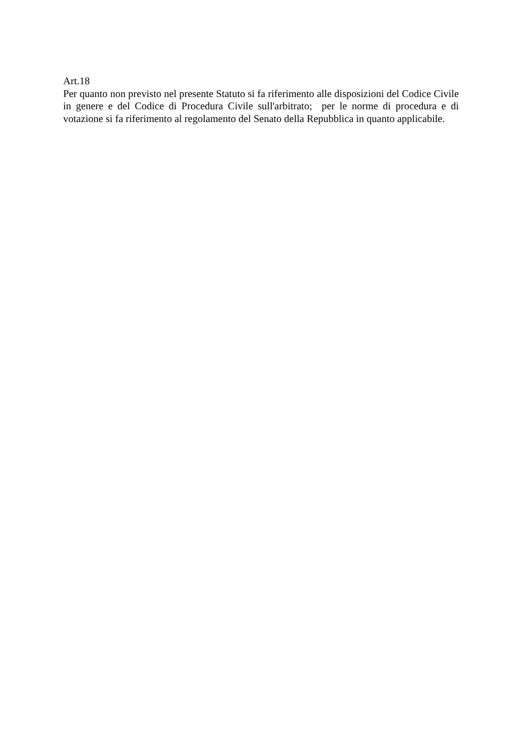Art.18
Per quanto non previsto nel presente Statuto si fa riferimento alle disposizioni del Codice Civile in genere e del Codice di Procedura Civile sull'arbitrato; per le norme di procedura e di votazione si fa riferimento al regolamento del Senato della Repubblica in quanto applicabile.